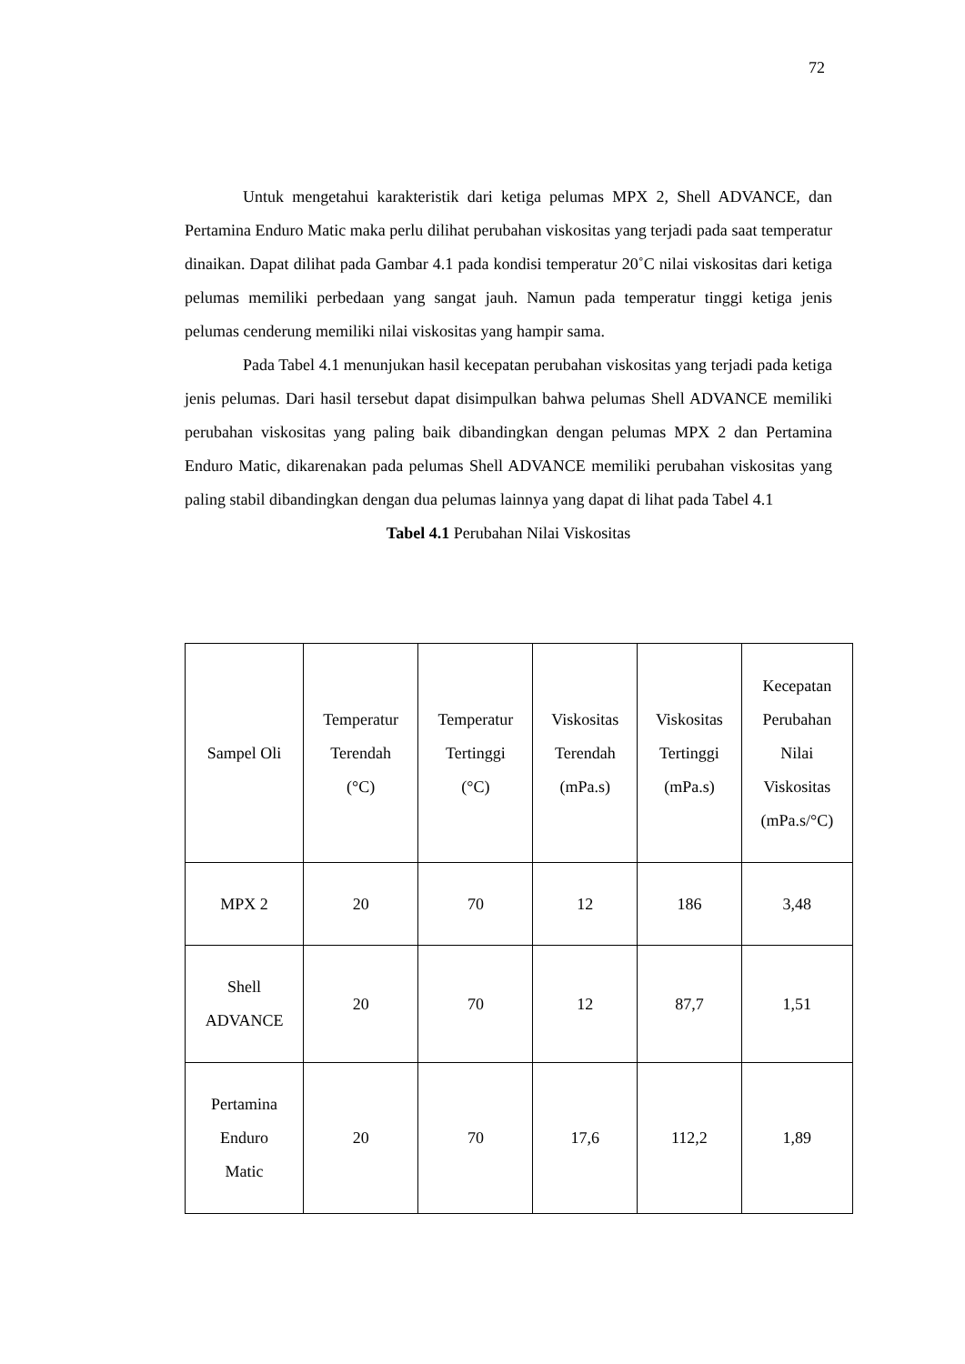72
Untuk mengetahui karakteristik dari ketiga pelumas MPX 2, Shell ADVANCE, dan Pertamina Enduro Matic maka perlu dilihat perubahan viskositas yang terjadi pada saat temperatur dinaikan. Dapat dilihat pada Gambar 4.1 pada kondisi temperatur 20˚C nilai viskositas dari ketiga pelumas memiliki perbedaan yang sangat jauh. Namun pada temperatur tinggi ketiga jenis pelumas cenderung memiliki nilai viskositas yang hampir sama.
Pada Tabel 4.1 menunjukan hasil kecepatan perubahan viskositas yang terjadi pada ketiga jenis pelumas. Dari hasil tersebut dapat disimpulkan bahwa pelumas Shell ADVANCE memiliki perubahan viskositas yang paling baik dibandingkan dengan pelumas MPX 2 dan Pertamina Enduro Matic, dikarenakan pada pelumas Shell ADVANCE memiliki perubahan viskositas yang paling stabil dibandingkan dengan dua pelumas lainnya yang dapat di lihat pada Tabel 4.1
Tabel 4.1 Perubahan Nilai Viskositas
| Sampel Oli | Temperatur Terendah (°C) | Temperatur Tertinggi (°C) | Viskositas Terendah (mPa.s) | Viskositas Tertinggi (mPa.s) | Kecepatan Perubahan Nilai Viskositas (mPa.s/°C) |
| --- | --- | --- | --- | --- | --- |
| MPX 2 | 20 | 70 | 12 | 186 | 3,48 |
| Shell ADVANCE | 20 | 70 | 12 | 87,7 | 1,51 |
| Pertamina Enduro Matic | 20 | 70 | 17,6 | 112,2 | 1,89 |